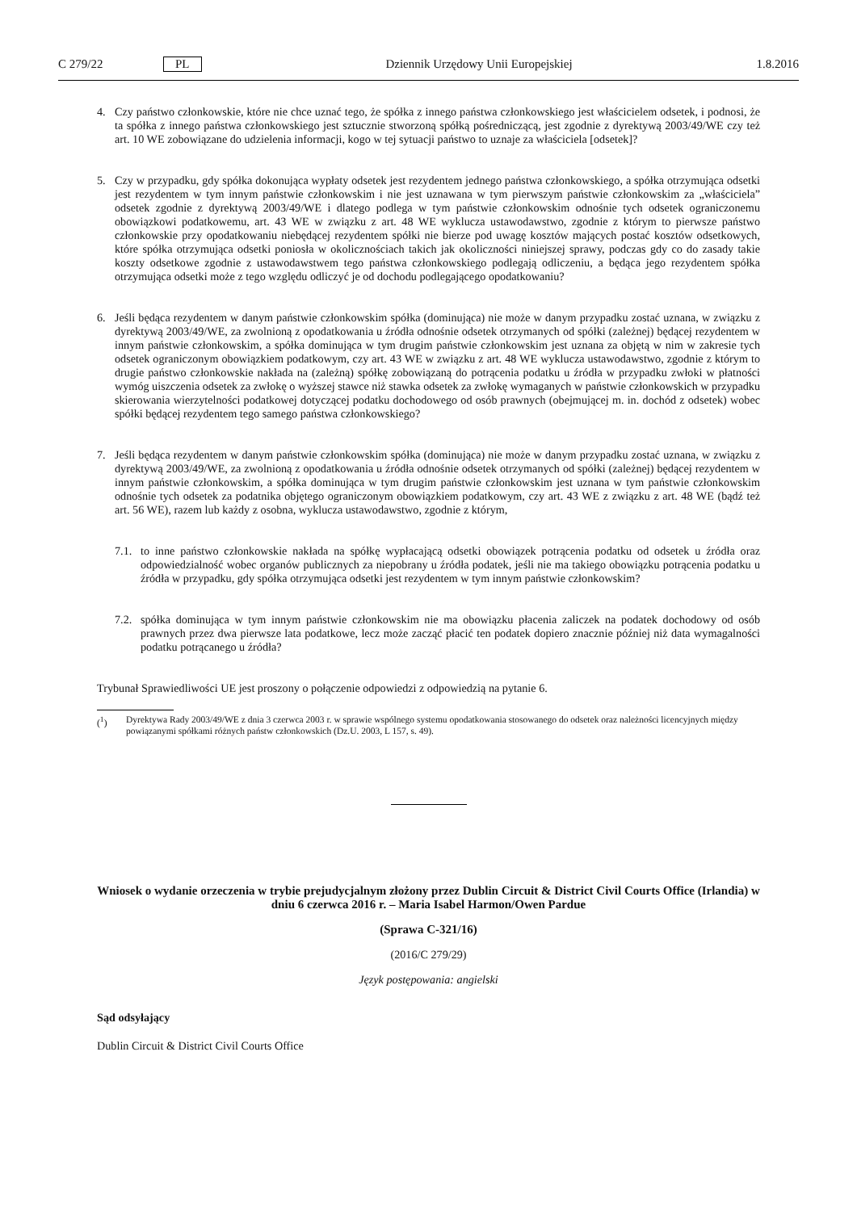C 279/22 PL Dziennik Urzędowy Unii Europejskiej 1.8.2016
4. Czy państwo członkowskie, które nie chce uznać tego, że spółka z innego państwa członkowskiego jest właścicielem odsetek, i podnosi, że ta spółka z innego państwa członkowskiego jest sztucznie stworzoną spółką pośredniczącą, jest zgodnie z dyrektywą 2003/49/WE czy też art. 10 WE zobowiązane do udzielenia informacji, kogo w tej sytuacji państwo to uznaje za właściciela [odsetek]?
5. Czy w przypadku, gdy spółka dokonująca wypłaty odsetek jest rezydentem jednego państwa członkowskiego, a spółka otrzymująca odsetki jest rezydentem w tym innym państwie członkowskim i nie jest uznawana w tym pierwszym państwie członkowskim za „właściciela” odsetek zgodnie z dyrektywą 2003/49/WE i dlatego podlega w tym państwie członkowskim odnośnie tych odsetek ograniczonemu obowiązkowi podatkowemu, art. 43 WE w związku z art. 48 WE wyklucza ustawodawstwo, zgodnie z którym to pierwsze państwo członkowskie przy opodatkowaniu niebędącej rezydentem spółki nie bierze pod uwagę kosztów mających postać kosztów odsetkowych, które spółka otrzymująca odsetki poniosła w okolicznościach takich jak okoliczności niniejszej sprawy, podczas gdy co do zasady takie koszty odsetkowe zgodnie z ustawodawstwem tego państwa członkowskiego podlegają odliczeniu, a będąca jego rezydentem spółka otrzymująca odsetki może z tego względu odliczyć je od dochodu podlegającego opodatkowaniu?
6. Jeśli będąca rezydentem w danym państwie członkowskim spółka (dominująca) nie może w danym przypadku zostać uznana, w związku z dyrektywą 2003/49/WE, za zwolnioną z opodatkowania u źródła odnośnie odsetek otrzymanych od spółki (zależnej) będącej rezydentem w innym państwie członkowskim, a spółka dominująca w tym drugim państwie członkowskim jest uznana za objętą w nim w zakresie tych odsetek ograniczonym obowiązkiem podatkowym, czy art. 43 WE w związku z art. 48 WE wyklucza ustawodawstwo, zgodnie z którym to drugie państwo członkowskie nakłada na (zależną) spółkę zobowiązaną do potrącenia podatku u źródła w przypadku zwłoki w płatności wymóg uiszczenia odsetek za zwłokę o wyższej stawce niż stawka odsetek za zwłokę wymaganych w państwie członkowskich w przypadku skierowania wierzytelności podatkowej dotyczącej podatku dochodowego od osób prawnych (obejmującej m. in. dochód z odsetek) wobec spółki będącej rezydentem tego samego państwa członkowskiego?
7. Jeśli będąca rezydentem w danym państwie członkowskim spółka (dominująca) nie może w danym przypadku zostać uznana, w związku z dyrektywą 2003/49/WE, za zwolnioną z opodatkowania u źródła odnośnie odsetek otrzymanych od spółki (zależnej) będącej rezydentem w innym państwie członkowskim, a spółka dominująca w tym drugim państwie członkowskim jest uznana w tym państwie członkowskim odnośnie tych odsetek za podatnika objętego ograniczonym obowiązkiem podatkowym, czy art. 43 WE z związku z art. 48 WE (bądź też art. 56 WE), razem lub każdy z osobna, wyklucza ustawodawstwo, zgodnie z którym,
7.1.
to inne państwo członkowskie nakłada na spółkę wypłacającą odsetki obowiązek potrącenia podatku od odsetek u źródła oraz odpowiedzialność wobec organów publicznych za niepobrany u źródła podatek, jeśli nie ma takiego obowiązku potrącenia podatku u źródła w przypadku, gdy spółka otrzymująca odsetki jest rezydentem w tym innym państwie członkowskim?
7.2.
spółka dominująca w tym innym państwie członkowskim nie ma obowiązku płacenia zaliczek na podatek dochodowy od osób prawnych przez dwa pierwsze lata podatkowe, lecz może zacząć płacić ten podatek dopiero znacznie później niż data wymagalności podatku potrącanego u źródła?
Trybunał Sprawiedliwości UE jest proszony o połączenie odpowiedzi z odpowiedzią na pytanie 6.
(<sup>1</sup>) Dyrektywa Rady 2003/49/WE z dnia 3 czerwca 2003 r. w sprawie wspólnego systemu opodatkowania stosowanego do odsetek oraz należności licencyjnych między powiązanymi spółkami różnych państw członkowskich (Dz.U. 2003, L 157, s. 49).
Wniosek o wydanie orzeczenia w trybie prejudycjalnym złożony przez Dublin Circuit & District Civil Courts Office (Irlandia) w dniu 6 czerwca 2016 r. – Maria Isabel Harmon/Owen Pardue
(Sprawa C-321/16)
(2016/C 279/29)
Język postępowania: angielski
Sąd odsyłający
Dublin Circuit & District Civil Courts Office